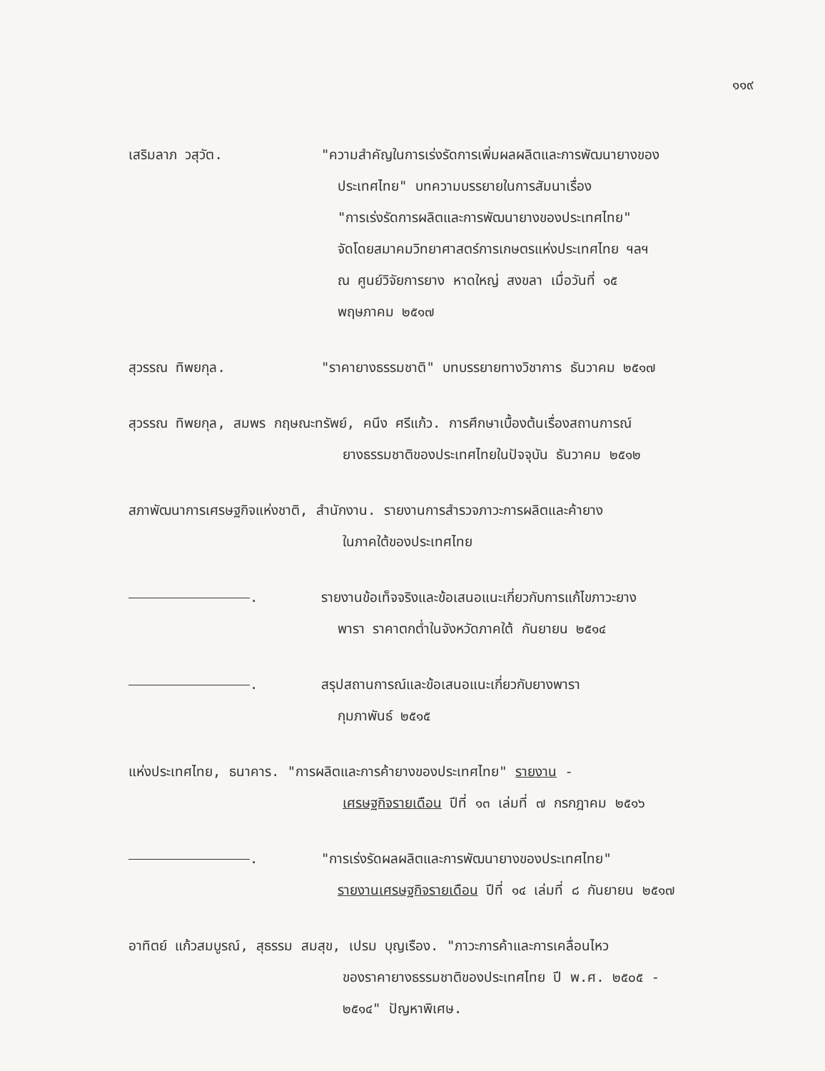๑๑๙
เสริมลาภ วสุวัต. "ความสำคัญในการเร่งรัดการเพิ่มผลผลิตและการพัฒนายางของ
ประเทศไทย" บทความบรรยายในการสัมนาเรื่อง
"การเร่งรัดการผลิตและการพัฒนายางของประเทศไทย"
จัดโดยสมาคมวิทยาศาสตร์การเกษตรแห่งประเทศไทย ฯลฯ
ณ ศูนย์วิจัยการยาง หาดใหญ่ สงขลา เมื่อวันที่ ๑๕
พฤษภาคม ๒๕๑๗
สุวรรณ ทิพยกุล. "ราคายางธรรมชาติ" บทบรรยายทางวิชาการ ธันวาคม ๒๕๑๗
สุวรรณ ทิพยกุล, สมพร กฤษณะทรัพย์, คนึง ศรีแก้ว. การศึกษาเบื้องต้นเรื่องสถานการณ์
ยางธรรมชาติของประเทศไทยในปัจจุบัน ธันวาคม ๒๕๑๒
สภาพัฒนาการเศรษฐกิจแห่งชาติ, สำนักงาน. รายงานการสำรวจภาวะการผลิตและค้ายาง
ในภาคใต้ของประเทศไทย
. รายงานข้อเท็จจริงและข้อเสนอแนะเกี่ยวกับการแก้ไขภาวะยาง
พารา ราคาตกต่ำในจังหวัดภาคใต้ กันยายน ๒๕๑๔
. สรุปสถานการณ์และข้อเสนอแนะเกี่ยวกับยางพารา
กุมภาพันธ์ ๒๕๑๕
แห่งประเทศไทย, ธนาคาร. "การผลิตและการค้ายางของประเทศไทย" รายงาน -
เศรษฐกิจรายเดือน ปีที่ ๑๓ เล่มที่ ๗ กรกฎาคม ๒๕๑๖
. "การเร่งรัดผลผลิตและการพัฒนายางของประเทศไทย"
รายงานเศรษฐกิจรายเดือน ปีที่ ๑๔ เล่มที่ ๘ กันยายน ๒๕๑๗
อาทิตย์ แก้วสมบูรณ์, สุธรรม สมสุข, เปรม บุญเรือง. "ภาวะการค้าและการเคลื่อนไหว
ของราคายางธรรมชาติของประเทศไทย ปี พ.ศ. ๒๕๐๕ -
๒๕๑๔" ปัญหาพิเศษ.